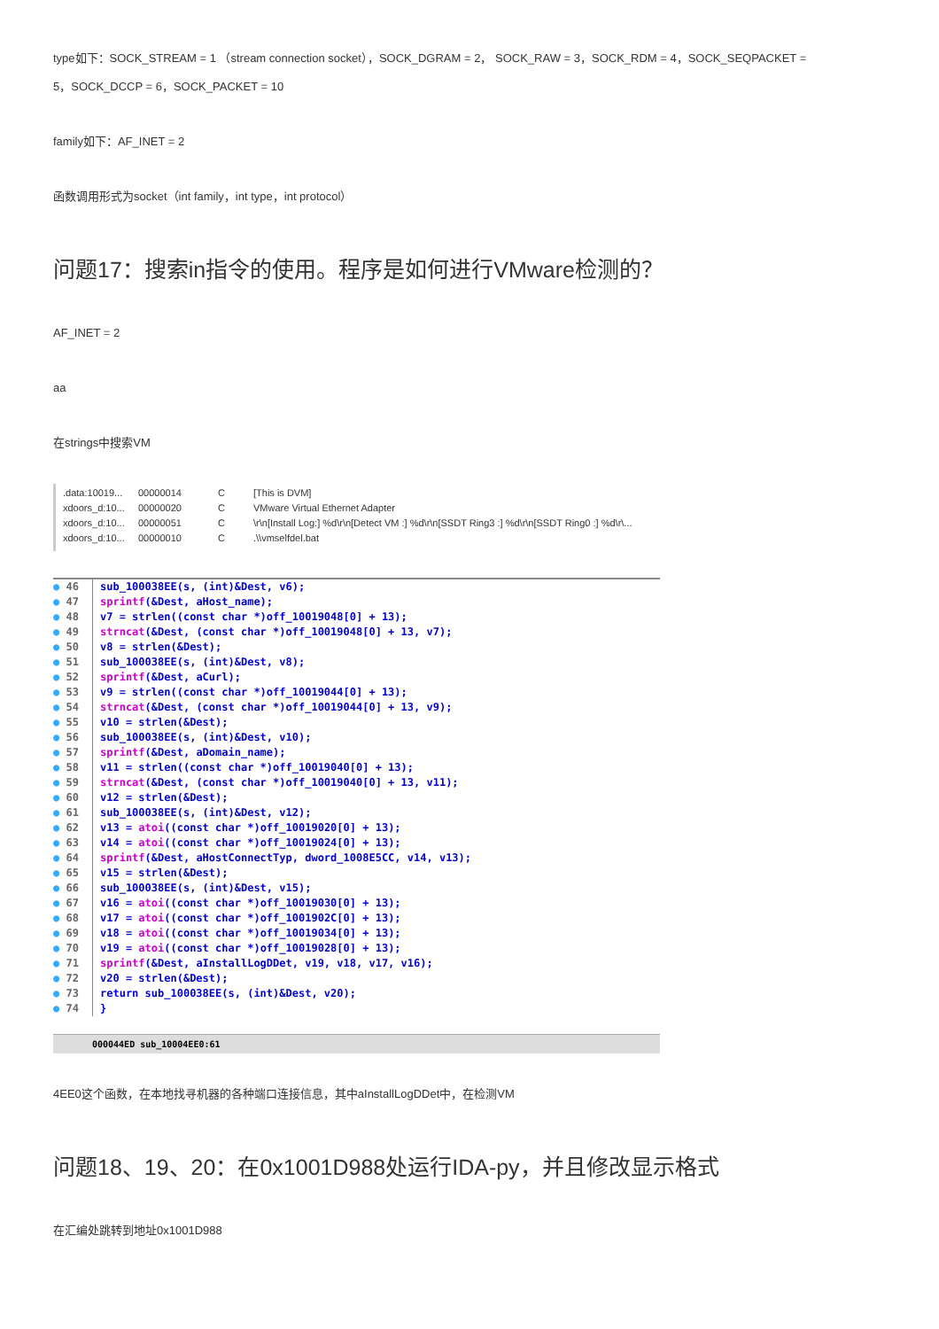type如下：SOCK_STREAM = 1 （stream connection socket），SOCK_DGRAM = 2， SOCK_RAW = 3，SOCK_RDM = 4，SOCK_SEQPACKET = 5，SOCK_DCCP = 6，SOCK_PACKET = 10
family如下：AF_INET = 2
函数调用形式为socket（int family，int type，int protocol）
问题17：搜索in指令的使用。程序是如何进行VMware检测的？
AF_INET = 2
aa
在strings中搜索VM
.data:10019... 00000014 C [This is DVM]
xdoors_d:10... 00000020 C VMware Virtual Ethernet Adapter
xdoors_d:10... 00000051 C \r\n[Install Log:] %d\r\n[Detect VM :] %d\r\n[SSDT Ring3 :] %d\r\n[SSDT Ring0 :] %d\r\...
xdoors_d:10... 00000010 C.\\vmselfdel.bat
● 46 sub_100038EE(s, (int)&Dest, v6);
● 47 sprintf(&Dest, aHost_name);
● 48 v7 = strlen((const char *)off_10019048[0] + 13);
● 49 strncat(&Dest, (const char *)off_10019048[0] + 13, v7);
● 50 v8 = strlen(&Dest);
● 51 sub_100038EE(s, (int)&Dest, v8);
● 52 sprintf(&Dest, aCurl);
● 53 v9 = strlen((const char *)off_10019044[0] + 13);
● 54 strncat(&Dest, (const char *)off_10019044[0] + 13, v9);
● 55 v10 = strlen(&Dest);
● 56 sub_100038EE(s, (int)&Dest, v10);
● 57 sprintf(&Dest, aDomain_name);
● 58 v11 = strlen((const char *)off_10019040[0] + 13);
● 59 strncat(&Dest, (const char *)off_10019040[0] + 13, v11);
● 60 v12 = strlen(&Dest);
● 61 sub_100038EE(s, (int)&Dest, v12);
● 62 v13 = atoi((const char *)off_10019020[0] + 13);
● 63 v14 = atoi((const char *)off_10019024[0] + 13);
● 64 sprintf(&Dest, aHostConnectTyp, dword_1008E5CC, v14, v13);
● 65 v15 = strlen(&Dest);
● 66 sub_100038EE(s, (int)&Dest, v15);
● 67 v16 = atoi((const char *)off_10019030[0] + 13);
● 68 v17 = atoi((const char *)off_1001902C[0] + 13);
● 69 v18 = atoi((const char *)off_10019034[0] + 13);
● 70 v19 = atoi((const char *)off_10019028[0] + 13);
● 71 sprintf(&Dest, aInstallLogDDet, v19, v18, v17, v16);
● 72 v20 = strlen(&Dest);
● 73 return sub_100038EE(s, (int)&Dest, v20);
● 74 }
000044ED sub_10004EE0:61
4EE0这个函数，在本地找寻机器的各种端口连接信息，其中aInstallLogDDet中，在检测VM
问题18、19、20：在0x1001D988处运行IDA-py，并且修改显示格式
在汇编处跳转到地址0x1001D988